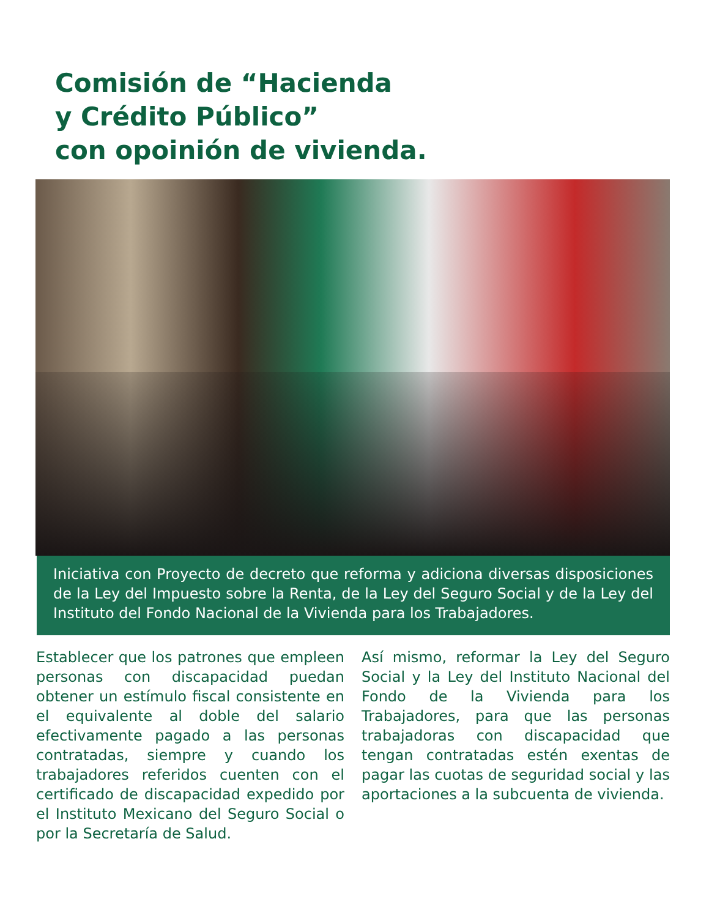Comisión de “Hacienda
y Crédito Público”
con opoinión de vivienda.
Iniciativa con Proyecto de decreto que reforma y adiciona diversas disposiciones de la Ley del Impuesto sobre la Renta, de la Ley del Seguro Social y de la Ley del Instituto del Fondo Nacional de la Vivienda para los Trabajadores.
Establecer que los patrones que empleen personas con discapacidad puedan obtener un estímulo fiscal consistente en el equivalente al doble del salario efectivamente pagado a las personas contratadas, siempre y cuando los trabajadores referidos cuenten con el certificado de discapacidad expedido por el Instituto Mexicano del Seguro Social o por la Secretaría de Salud.
Así mismo, reformar la Ley del Seguro Social y la Ley del Instituto Nacional del Fondo de la Vivienda para los Trabajadores, para que las personas trabajadoras con discapacidad que tengan contratadas estén exentas de pagar las cuotas de seguridad social y las aportaciones a la subcuenta de vivienda.